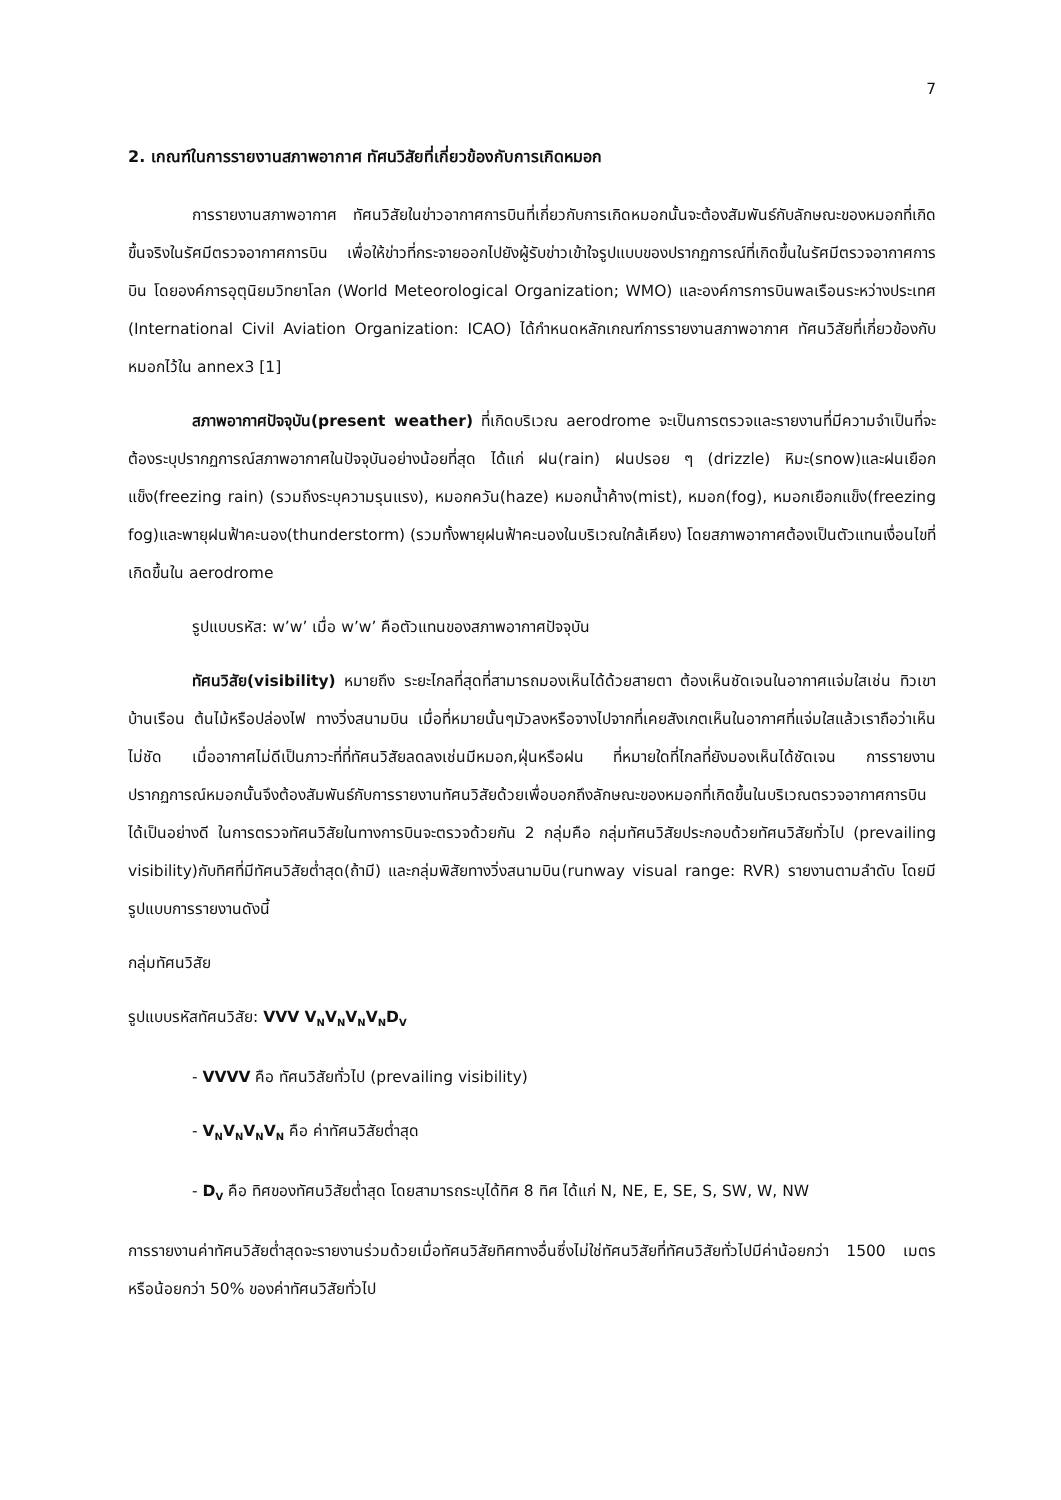7
2. เกณฑ์ในการรายงานสภาพอากาศ ทัศนวิสัยที่เกี่ยวข้องกับการเกิดหมอก
การรายงานสภาพอากาศ ทัศนวิสัยในข่าวอากาศการบินที่เกี่ยวกับการเกิดหมอกนั้นจะต้องสัมพันธ์กับลักษณะของหมอกที่เกิดขึ้นจริงในรัศมีตรวจอากาศการบิน เพื่อให้ข่าวที่กระจายออกไปยังผู้รับข่าวเข้าใจรูปแบบของปรากฏการณ์ที่เกิดขึ้นในรัศมีตรวจอากาศการบิน โดยองค์การอุตุนิยมวิทยาโลก (World Meteorological Organization; WMO) และองค์การการบินพลเรือนระหว่างประเทศ (International Civil Aviation Organization: ICAO) ได้กำหนดหลักเกณฑ์การรายงานสภาพอากาศ ทัศนวิสัยที่เกี่ยวข้องกับหมอกไว้ใน annex3 [1]
สภาพอากาศปัจจุบัน(present weather) ที่เกิดบริเวณ aerodrome จะเป็นการตรวจและรายงานที่มีความจำเป็นที่จะต้องระบุปรากฏการณ์สภาพอากาศในปัจจุบันอย่างน้อยที่สุด ได้แก่ ฝน(rain) ฝนปรอย ๆ (drizzle) หิมะ(snow)และฝนเยือกแข็ง(freezing rain) (รวมถึงระบุความรุนแรง), หมอกควัน(haze) หมอกน้ำค้าง(mist), หมอก(fog), หมอกเยือกแข็ง(freezing fog)และพายุฝนฟ้าคะนอง(thunderstorm) (รวมทั้งพายุฝนฟ้าคะนองในบริเวณใกล้เคียง) โดยสภาพอากาศต้องเป็นตัวแทนเงื่อนไขที่เกิดขึ้นใน aerodrome
รูปแบบรหัส: w’w’ เมื่อ w’w’ คือตัวแทนของสภาพอากาศปัจจุบัน
ทัศนวิสัย(visibility) หมายถึง ระยะไกลที่สุดที่สามารถมองเห็นได้ด้วยสายตา ต้องเห็นชัดเจนในอากาศแจ่มใสเช่น ทิวเขา บ้านเรือน ต้นไม้หรือปล่องไฟ ทางวิ่งสนามบิน เมื่อที่หมายนั้นๆมัวลงหรือจางไปจากที่เคยสังเกตเห็นในอากาศที่แจ่มใสแล้วเราถือว่าเห็นไม่ชัด เมื่ออากาศไม่ดีเป็นภาวะที่ที่ทัศนวิสัยลดลงเช่นมีหมอก,ฝุ่นหรือฝน ที่หมายใดที่ไกลที่ยังมองเห็นได้ชัดเจน การรายงานปรากฏการณ์หมอกนั้นจึงต้องสัมพันธ์กับการรายงานทัศนวิสัยด้วยเพื่อบอกถึงลักษณะของหมอกที่เกิดขึ้นในบริเวณตรวจอากาศการบินได้เป็นอย่างดี ในการตรวจทัศนวิสัยในทางการบินจะตรวจด้วยกัน 2 กลุ่มคือ กลุ่มทัศนวิสัยประกอบด้วยทัศนวิสัยทั่วไป (prevailing visibility)กับทิศที่มีทัศนวิสัยต่ำสุด(ถ้ามี) และกลุ่มพิสัยทางวิ่งสนามบิน(runway visual range: RVR) รายงานตามลำดับ โดยมีรูปแบบการรายงานดังนี้
กลุ่มทัศนวิสัย
รูปแบบรหัสทัศนวิสัย: VVV V<sub>N</sub>V<sub>N</sub>V<sub>N</sub>V<sub>N</sub>D<sub>V</sub>
- VVVV คือ ทัศนวิสัยทั่วไป (prevailing visibility)
- V<sub>N</sub>V<sub>N</sub>V<sub>N</sub>V<sub>N</sub> คือ ค่าทัศนวิสัยต่ำสุด
- D<sub>V</sub> คือ ทิศของทัศนวิสัยต่ำสุด โดยสามารถระบุได้ทิศ 8 ทิศ ได้แก่ N, NE, E, SE, S, SW, W, NW
การรายงานค่าทัศนวิสัยต่ำสุดจะรายงานร่วมด้วยเมื่อทัศนวิสัยทิศทางอื่นซึ่งไม่ใช่ทัศนวิสัยที่ทัศนวิสัยทั่วไปมีค่าน้อยกว่า 1500 เมตร หรือน้อยกว่า 50% ของค่าทัศนวิสัยทั่วไป